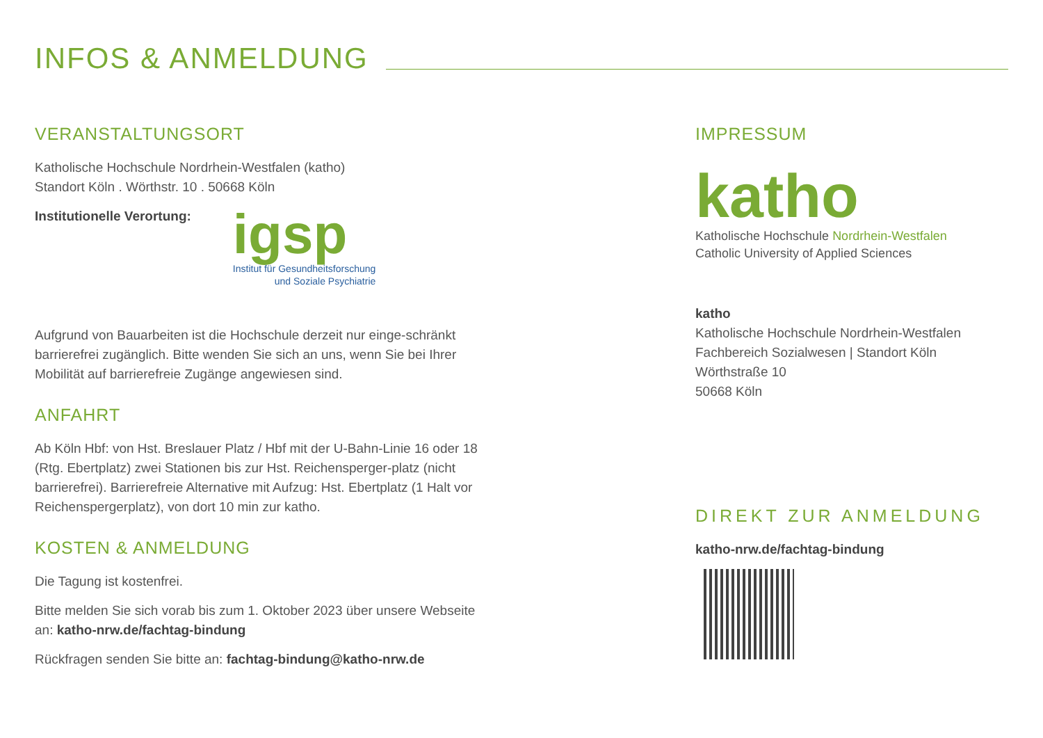INFOS & ANMELDUNG
VERANSTALTUNGSORT
Katholische Hochschule Nordrhein-Westfalen (katho)
Standort Köln . Wörthstr. 10 . 50668 Köln
Institutionelle Verortung:
igsp
Institut für Gesundheitsforschung
und Soziale Psychiatrie
Aufgrund von Bauarbeiten ist die Hochschule derzeit nur einge-schränkt barrierefrei zugänglich. Bitte wenden Sie sich an uns, wenn Sie bei Ihrer Mobilität auf barrierefreie Zugänge angewiesen sind.
ANFAHRT
Ab Köln Hbf: von Hst. Breslauer Platz / Hbf mit der U-Bahn-Linie 16 oder 18 (Rtg. Ebertplatz) zwei Stationen bis zur Hst. Reichensperger-platz (nicht barrierefrei). Barrierefreie Alternative mit Aufzug: Hst. Ebertplatz (1 Halt vor Reichenspergerplatz), von dort 10 min zur katho.
KOSTEN & ANMELDUNG
Die Tagung ist kostenfrei.
Bitte melden Sie sich vorab bis zum 1. Oktober 2023 über unsere Webseite an: katho-nrw.de/fachtag-bindung
Rückfragen senden Sie bitte an: fachtag-bindung@katho-nrw.de
IMPRESSUM
katho
Katholische Hochschule Nordrhein-Westfalen
Catholic University of Applied Sciences
katho
Katholische Hochschule Nordrhein-Westfalen
Fachbereich Sozialwesen | Standort Köln
Wörthstraße 10
50668 Köln
DIREKT ZUR ANMELDUNG
katho-nrw.de/fachtag-bindung